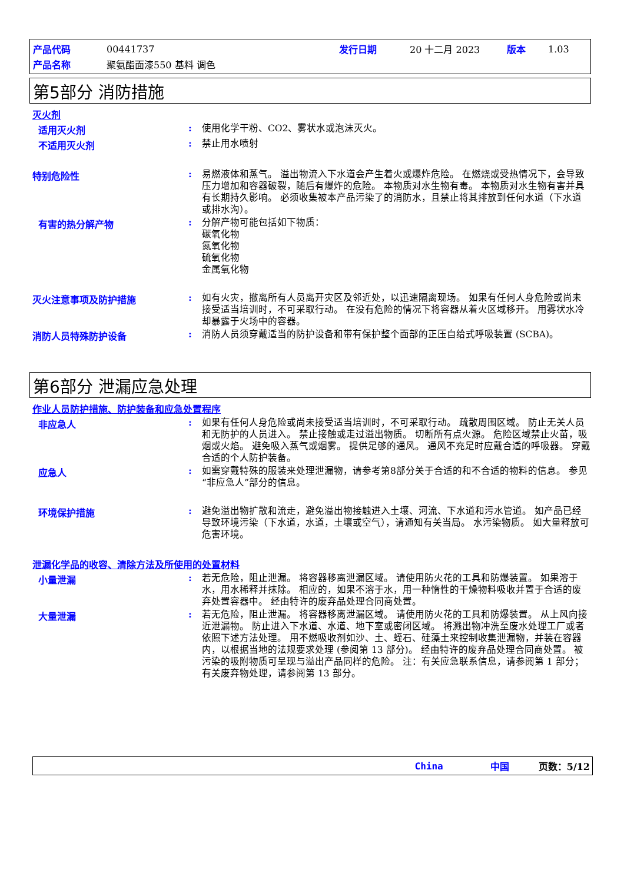| 产品代码 | 00441737 | 发行日期 | 20 十二月 2023 | 版本 | 1.03 |
| 产品名称 | 聚氨酯面漆550 基料 调色 | | | | |
第5部分 消防措施
灭火剂
适用灭火剂 :
使用化学干粉、CO2、雾状水或泡沫灭火。
不适用灭火剂 :
禁止用水喷射
特别危险性 :
易燃液体和蒸气。 溢出物流入下水道会产生着火或爆炸危险。 在燃烧或受热情况下，会导致压力增加和容器破裂，随后有爆炸的危险。 本物质对水生物有毒。 本物质对水生物有害并具有长期持久影响。 必须收集被本产品污染了的消防水，且禁止将其排放到任何水道（下水道或排水沟）。
有害的热分解产物 :
分解产物可能包括如下物质：
碳氧化物
氮氧化物
硫氧化物
金属氧化物
灭火注意事项及防护措施 :
如有火灾，撤离所有人员离开灾区及邻近处，以迅速隔离现场。 如果有任何人身危险或尚未接受适当培训时，不可采取行动。 在没有危险的情况下将容器从着火区域移开。 用雾状水冷却暴露于火场中的容器。
消防人员特殊防护设备 :
消防人员须穿戴适当的防护设备和带有保护整个面部的正压自给式呼吸装置 (SCBA)。
第6部分 泄漏应急处理
作业人员防护措施、防护装备和应急处置程序
非应急人 :
如果有任何人身危险或尚未接受适当培训时，不可采取行动。 疏散周围区域。 防止无关人员和无防护的人员进入。 禁止接触或走过溢出物质。 切断所有点火源。 危险区域禁止火苗，吸烟或火焰。 避免吸入蒸气或烟雾。 提供足够的通风。 通风不充足时应戴合适的呼吸器。 穿戴合适的个人防护装备。
应急人 :
如需穿戴特殊的服装来处理泄漏物，请参考第8部分关于合适的和不合适的物料的信息。 参见“非应急人”部分的信息。
环境保护措施 :
避免溢出物扩散和流走，避免溢出物接触进入土壤、河流、下水道和污水管道。 如产品已经导致环境污染（下水道，水道，土壤或空气），请通知有关当局。 水污染物质。 如大量释放可危害环境。
泄漏化学品的收容、清除方法及所使用的处置材料
小量泄漏 :
若无危险，阻止泄漏。 将容器移离泄漏区域。 请使用防火花的工具和防爆装置。 如果溶于水，用水稀释并抹除。 相应的，如果不溶于水，用一种惰性的干燥物料吸收并置于合适的废弃处置容器中。 经由特许的废弃品处理合同商处置。
大量泄漏 :
若无危险，阻止泄漏。 将容器移离泄漏区域。 请使用防火花的工具和防爆装置。 从上风向接近泄漏物。 防止进入下水道、水道、地下室或密闭区域。 将溅出物冲洗至废水处理工厂或者依照下述方法处理。 用不燃吸收剂如沙、土、蛭石、硅藻土来控制收集泄漏物，并装在容器内，以根据当地的法规要求处理 (参阅第 13 部分)。 经由特许的废弃品处理合同商处置。 被污染的吸附物质可呈现与溢出产品同样的危险。 注：有关应急联系信息，请参阅第 1 部分；有关废弃物处理，请参阅第 13 部分。
China 中国 页数：5/12